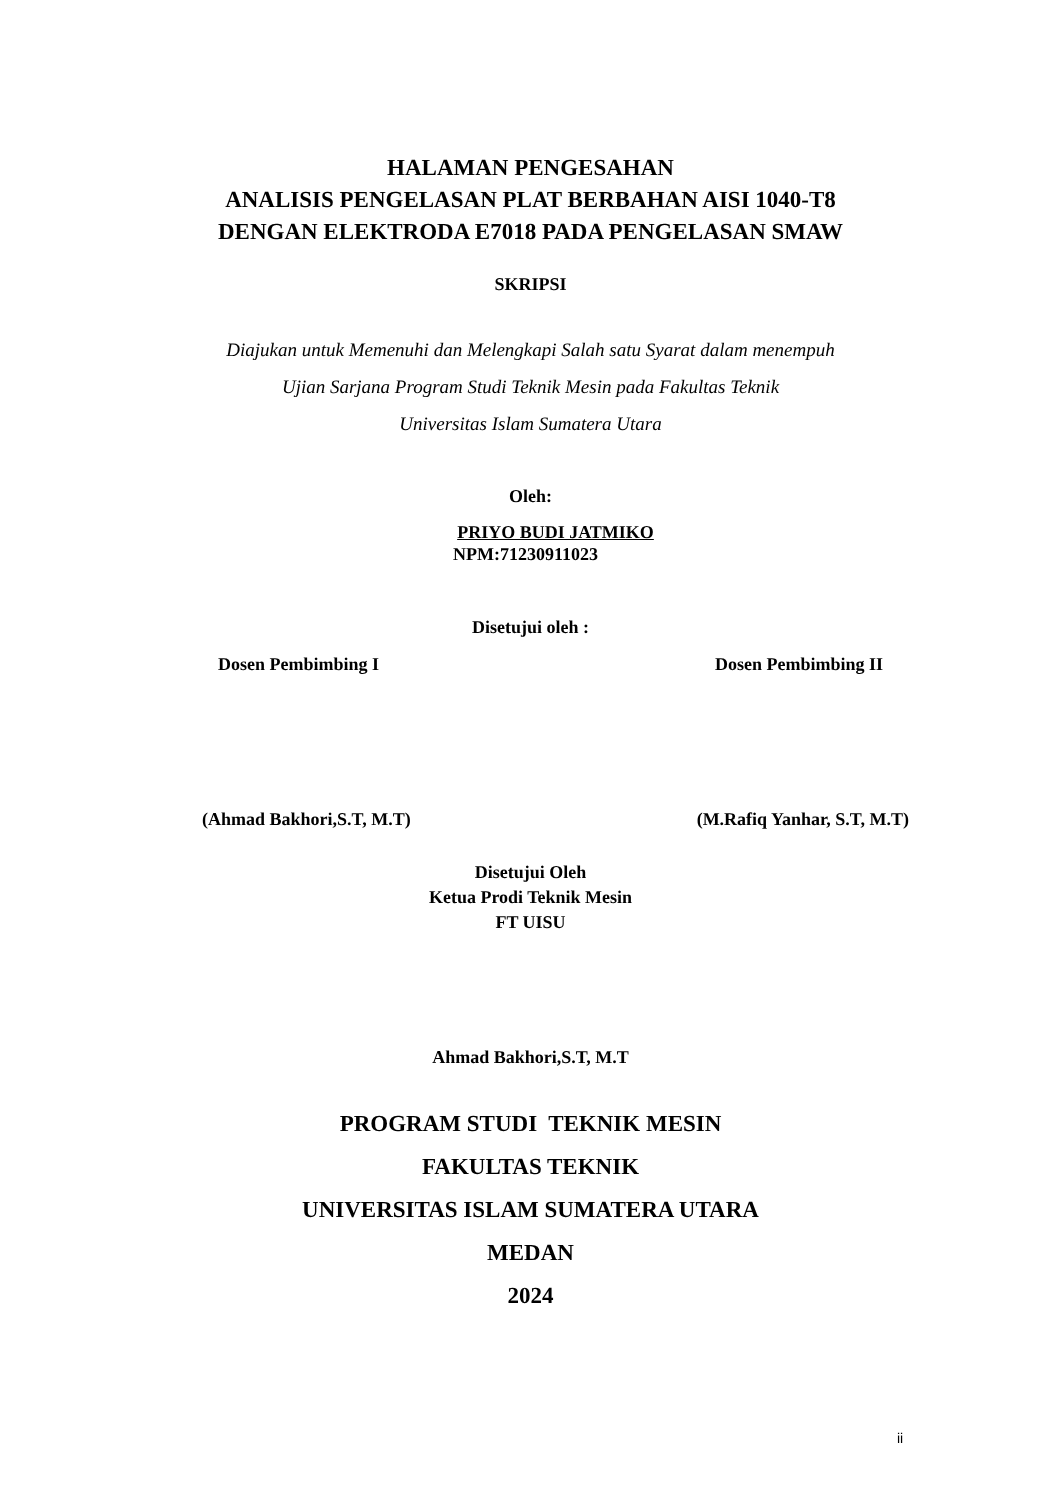HALAMAN PENGESAHAN
ANALISIS PENGELASAN PLAT BERBAHAN AISI 1040-T8
DENGAN ELEKTRODA E7018 PADA PENGELASAN SMAW
SKRIPSI
Diajukan untuk Memenuhi dan Melengkapi Salah satu Syarat dalam menempuh
Ujian Sarjana Program Studi Teknik Mesin pada Fakultas Teknik
Universitas Islam Sumatera Utara
Oleh:
PRIYO BUDI JATMIKO
NPM:71230911023
Disetujui oleh :
Dosen Pembimbing I Dosen Pembimbing II
(Ahmad Bakhori,S.T, M.T) (M.Rafiq Yanhar, S.T, M.T)
Disetujui Oleh
Ketua Prodi Teknik Mesin
FT UISU
Ahmad Bakhori,S.T, M.T
PROGRAM STUDI TEKNIK MESIN
FAKULTAS TEKNIK
UNIVERSITAS ISLAM SUMATERA UTARA
MEDAN
2024
ii